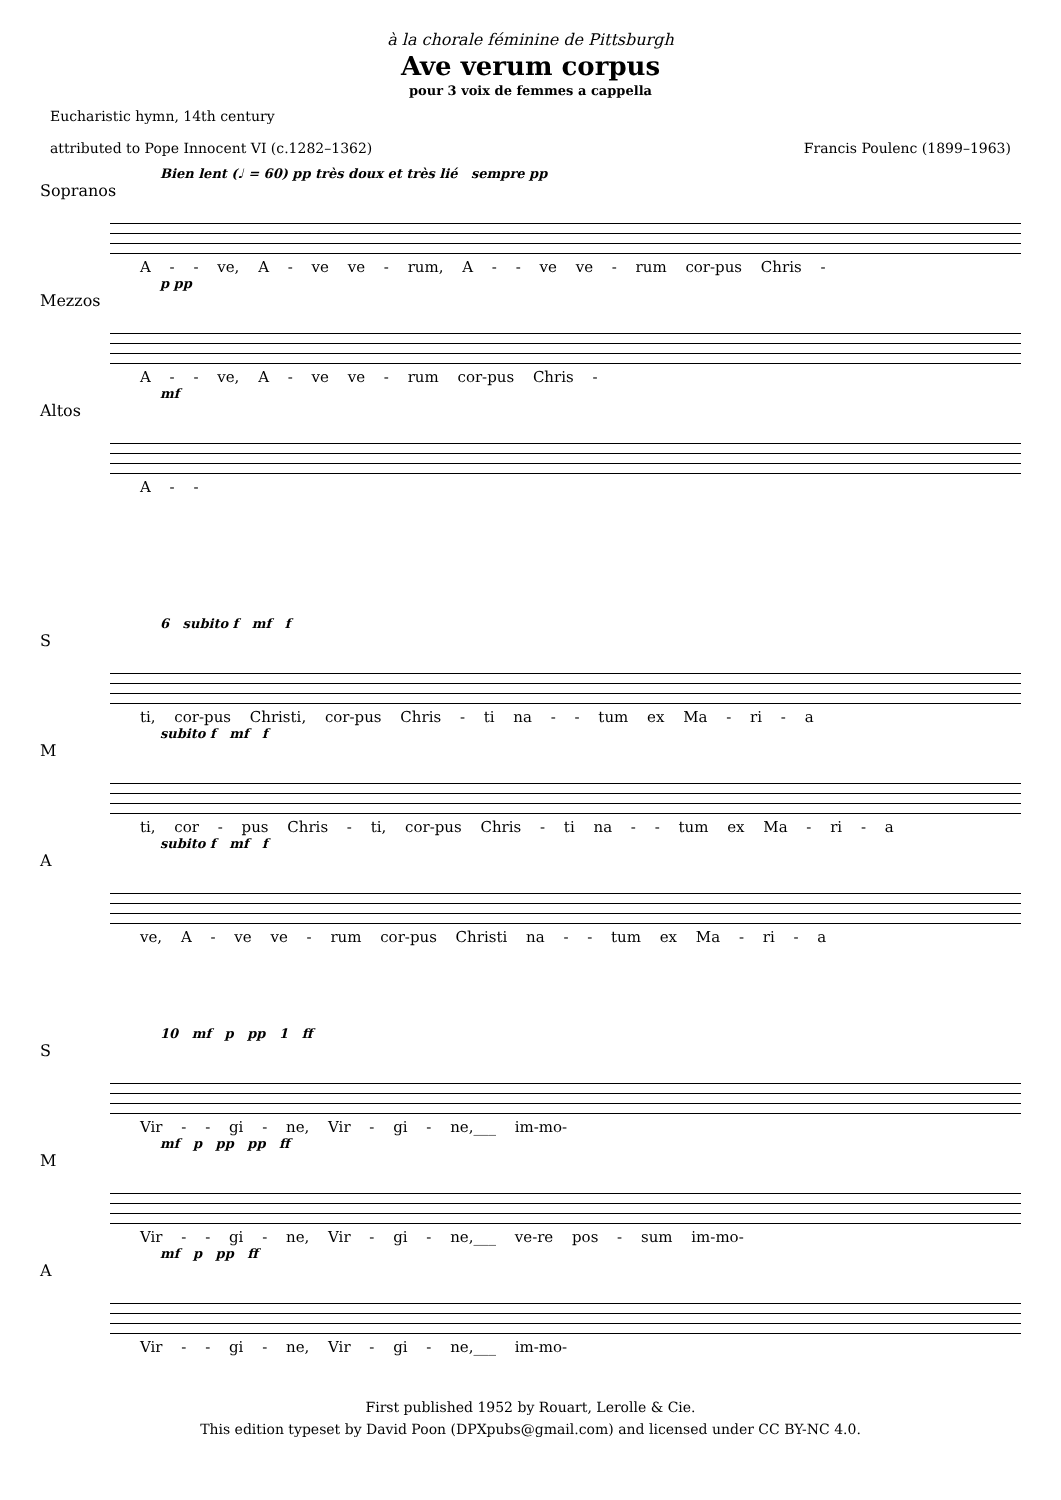à la chorale féminine de Pittsburgh
Ave verum corpus
pour 3 voix de femmes a cappella
Eucharistic hymn, 14th century
attributed to Pope Innocent VI (c.1282–1362)
Francis Poulenc (1899–1963)
Bien lent (♩ = 60) pp très doux et très lié sempre pp
Sopranos
A - - ve, A - ve ve - rum, A - - ve ve - rum cor-pus Chris -
p pp
Mezzos
A - - ve, A - ve ve - rum cor-pus Chris -
mf
Altos
A - -
6 subito f mf f
S
ti, cor-pus Christi, cor-pus Chris - ti na - - tum ex Ma - ri - a
subito f mf f
M
ti, cor - pus Chris - ti, cor-pus Chris - ti na - - tum ex Ma - ri - a
subito f mf f
A
ve, A - ve ve - rum cor-pus Christi na - - tum ex Ma - ri - a
10 mf p pp 1 ff
S
Vir - - gi - ne, Vir - gi - ne,___ im-mo-
mf p pp pp ff
M
Vir - - gi - ne, Vir - gi - ne,___ ve-re pos - sum im-mo-
mf p pp ff
A
Vir - - gi - ne, Vir - gi - ne,___ im-mo-
First published 1952 by Rouart, Lerolle & Cie.
This edition typeset by David Poon (DPXpubs@gmail.com) and licensed under CC BY-NC 4.0.